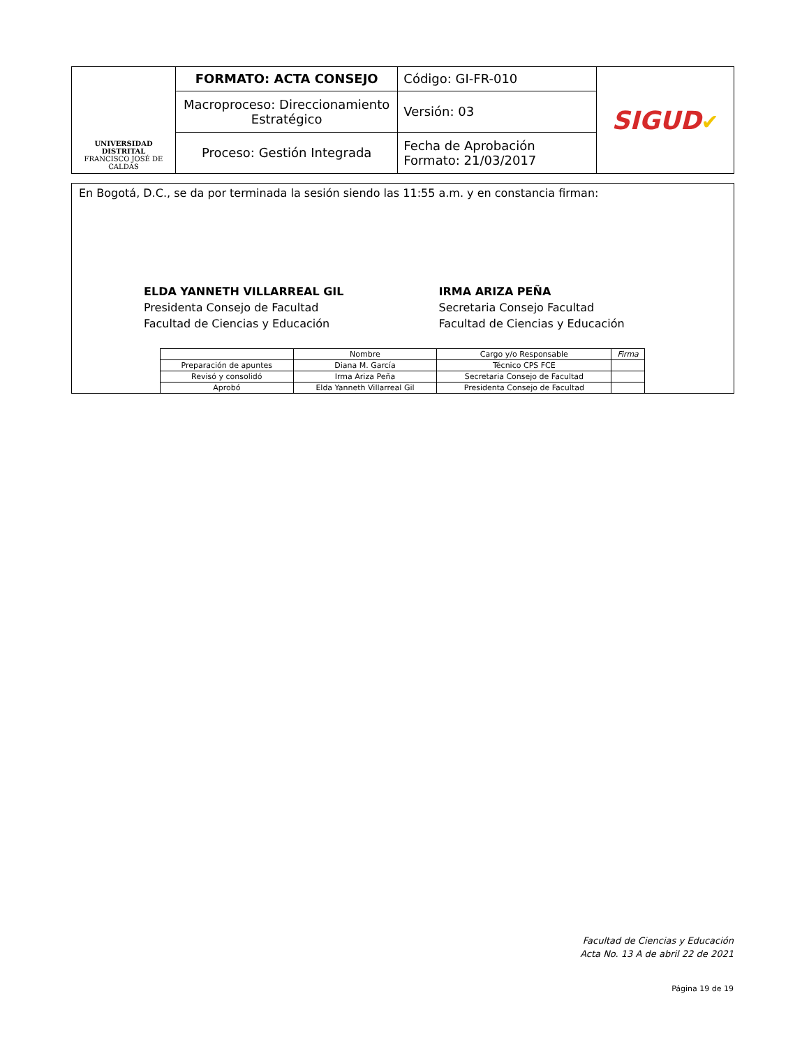| UNIVERSIDAD DISTRITAL FRANCISCO JOSÉ DE CALDAS | FORMATO: ACTA CONSEJO | Código: GI-FR-010 | SIGUD ✔ |
| | Macroproceso: Direccionamiento Estratégico | Versión: 03 | |
| | Proceso: Gestión Integrada | Fecha de Aprobación Formato: 21/03/2017 | |
En Bogotá, D.C., se da por terminada la sesión siendo las 11:55 a.m. y en constancia firman:
ELDA YANNETH VILLARREAL GIL
Presidenta Consejo de Facultad
Facultad de Ciencias y Educación
IRMA ARIZA PEÑA
Secretaria Consejo Facultad
Facultad de Ciencias y Educación
| | Nombre | Cargo y/o Responsable | Firma |
| Preparación de apuntes | Diana M. García | Técnico CPS FCE | |
| Revisó y consolidó | Irma Ariza Peña | Secretaria Consejo de Facultad | |
| Aprobó | Elda Yanneth Villarreal Gil | Presidenta Consejo de Facultad | |
Facultad de Ciencias y Educación
Acta No. 13 A de abril 22 de 2021
Página 19 de 19